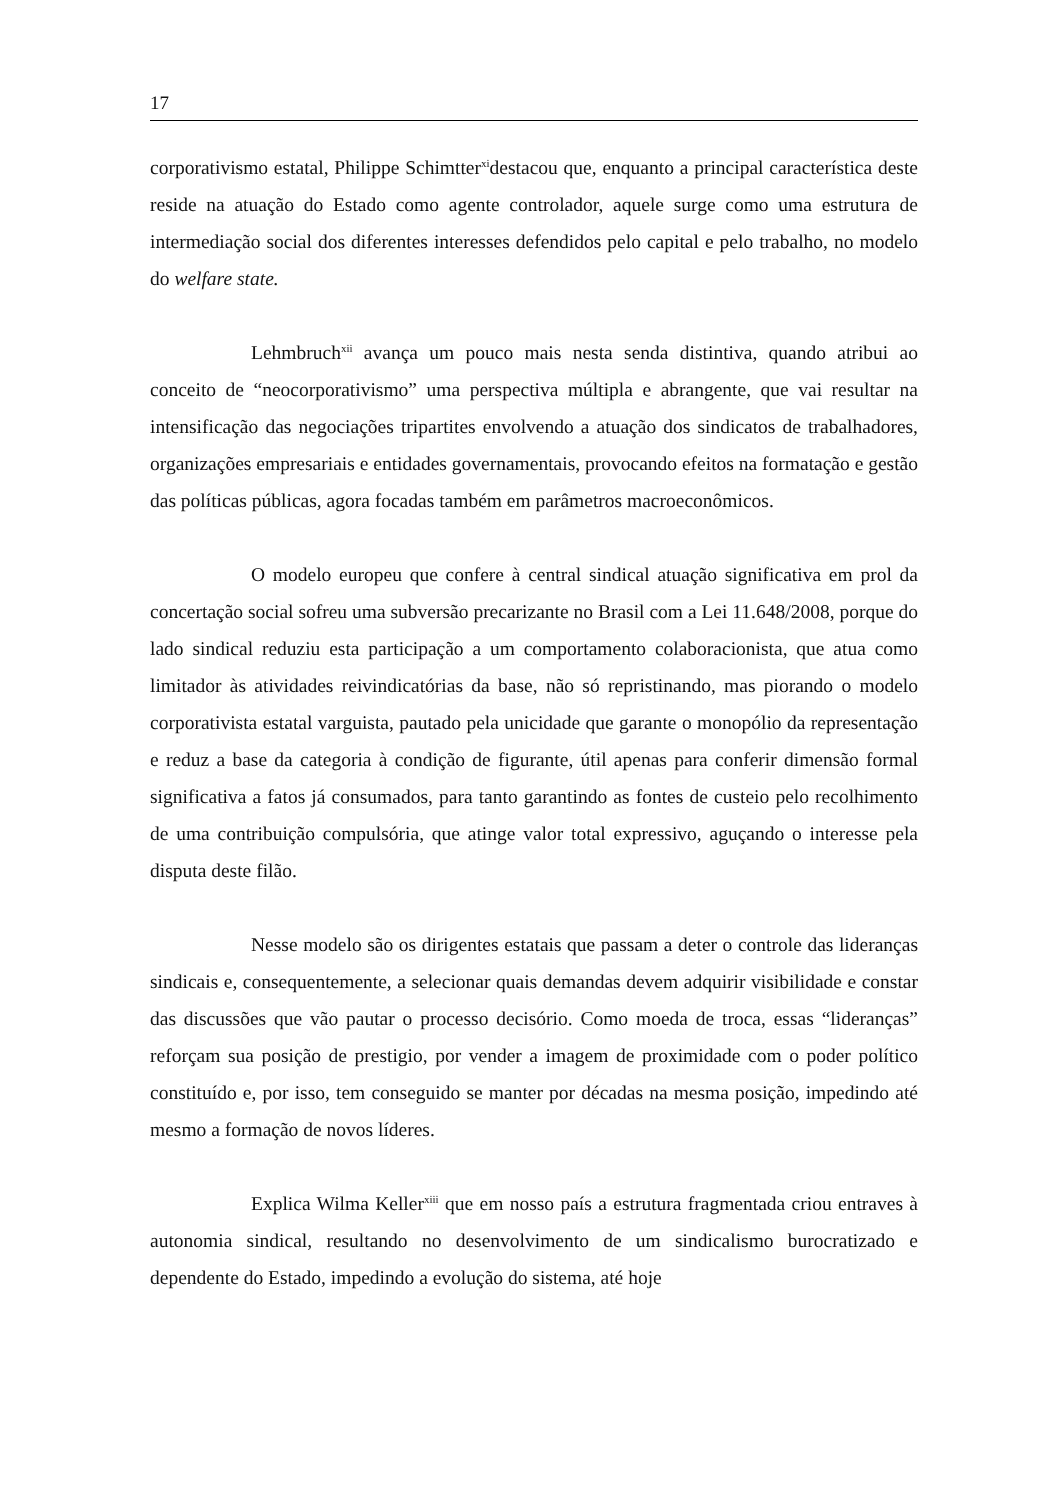17
corporativismo estatal, Philippe Schimtter<sup>xi</sup>destacou que, enquanto a principal característica deste reside na atuação do Estado como agente controlador, aquele surge como uma estrutura de intermediação social dos diferentes interesses defendidos pelo capital e pelo trabalho, no modelo do welfare state.
Lehmbruch<sup>xii</sup> avança um pouco mais nesta senda distintiva, quando atribui ao conceito de “neocorporativismo” uma perspectiva múltipla e abrangente, que vai resultar na intensificação das negociações tripartites envolvendo a atuação dos sindicatos de trabalhadores, organizações empresariais e entidades governamentais, provocando efeitos na formatação e gestão das políticas públicas, agora focadas também em parâmetros macroeconômicos.
O modelo europeu que confere à central sindical atuação significativa em prol da concertação social sofreu uma subversão precarizante no Brasil com a Lei 11.648/2008, porque do lado sindical reduziu esta participação a um comportamento colaboracionista, que atua como limitador às atividades reivindicatórias da base, não só repristinando, mas piorando o modelo corporativista estatal varguista, pautado pela unicidade que garante o monopólio da representação e reduz a base da categoria à condição de figurante, útil apenas para conferir dimensão formal significativa a fatos já consumados, para tanto garantindo as fontes de custeio pelo recolhimento de uma contribuição compulsória, que atinge valor total expressivo, aguçando o interesse pela disputa deste filão.
Nesse modelo são os dirigentes estatais que passam a deter o controle das lideranças sindicais e, consequentemente, a selecionar quais demandas devem adquirir visibilidade e constar das discussões que vão pautar o processo decisório. Como moeda de troca, essas “lideranças” reforçam sua posição de prestigio, por vender a imagem de proximidade com o poder político constituído e, por isso, tem conseguido se manter por décadas na mesma posição, impedindo até mesmo a formação de novos líderes.
Explica Wilma Keller<sup>xiii</sup> que em nosso país a estrutura fragmentada criou entraves à autonomia sindical, resultando no desenvolvimento de um sindicalismo burocratizado e dependente do Estado, impedindo a evolução do sistema, até hoje